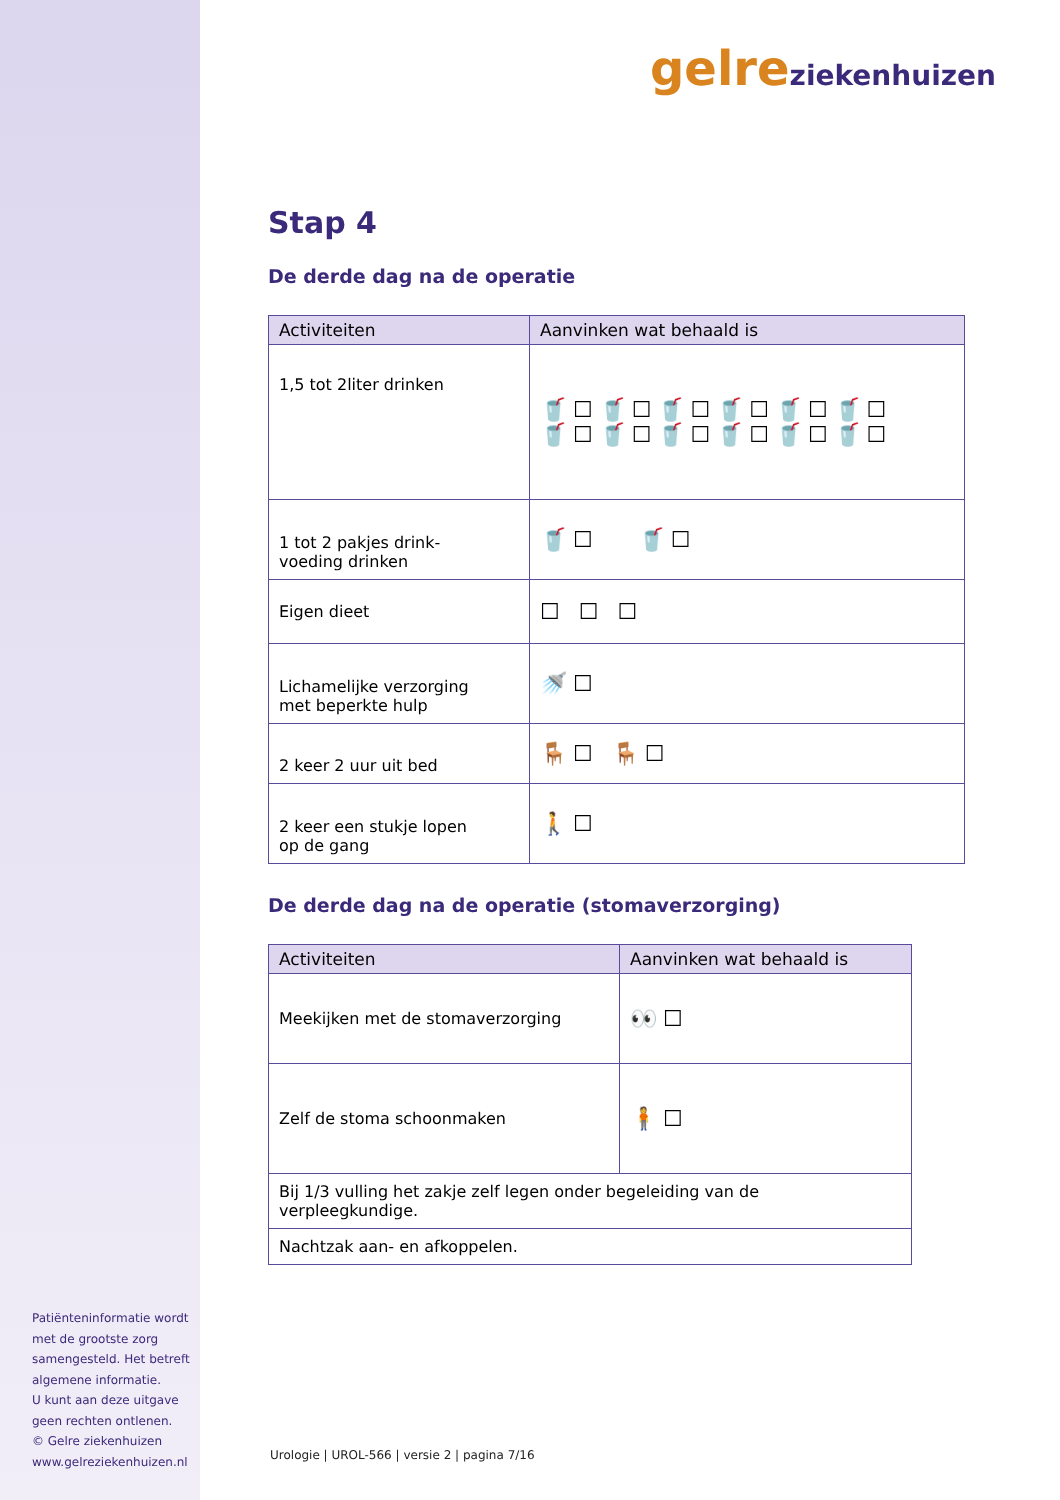Patiënteninformatie wordt met de grootste zorg samengesteld. Het betreft algemene informatie.
U kunt aan deze uitgave geen rechten ontlenen.
© Gelre ziekenhuizen
www.gelreziekenhuizen.nl
gelre ziekenhuizen
Stap 4
De derde dag na de operatie
| Activiteiten | Aanvinken wat behaald is |
| --- | --- |
| 1,5 tot 2liter drinken | 🥤☐🥤☐🥤☐🥤☐🥤☐🥤☐ 🥤☐🥤☐🥤☐🥤☐🥤☐🥤☐ |
| 1 tot 2 pakjes drink- voeding drinken | 🥤☐ 🥤☐ |
| Eigen dieet | ☐ ☐ ☐ |
| Lichamelijke verzorging met beperkte hulp | 🚿☐ |
| 2 keer 2 uur uit bed | 🪑☐ 🪑☐ |
| 2 keer een stukje lopen op de gang | 🚶☐ |
De derde dag na de operatie (stomaverzorging)
| Activiteiten | Aanvinken wat behaald is |
| --- | --- |
| Meekijken met de stomaverzorging | 👀☐ |
| Zelf de stoma schoonmaken | 🧍☐ |
| Bij 1/3 vulling het zakje zelf legen onder begeleiding van de verpleegkundige. | |
| Nachtzak aan- en afkoppelen. | |
Urologie | UROL-566 | versie 2 | pagina 7/16